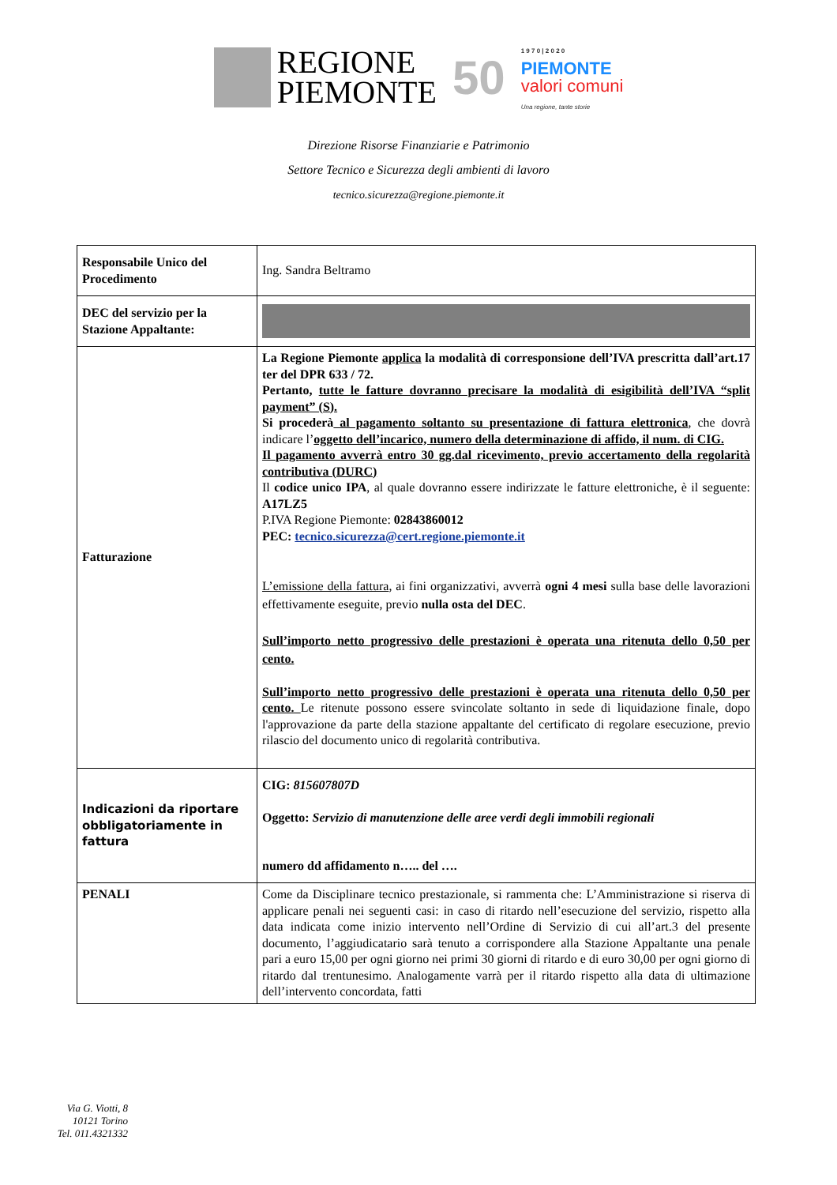REGIONE
PIEMONTE
50
1 9 7 0 | 2 0 2 0
PIEMONTE
valori comuni
Una regione, tante storie
Direzione Risorse Finanziarie e Patrimonio
Settore Tecnico e Sicurezza degli ambienti di lavoro
tecnico.sicurezza@regione.piemonte.it
| Responsabile Unico del Procedimento | Ing. Sandra Beltramo |
| DEC del servizio per la Stazione Appaltante: | |
| Fatturazione | La Regione Piemonte applica la modalità di corresponsione dell’IVA prescritta dall’art.17 ter del DPR 633 / 72. Pertanto, tutte le fatture dovranno precisare la modalità di esigibilità dell’IVA “split payment” (S). Si procederà al pagamento soltanto su presentazione di fattura elettronica , che dovrà indicare l’ oggetto dell’incarico, numero della determinazione di affido, il num. di CIG. Il pagamento avverrà entro 30 gg.dal ricevimento, previo accertamento della regolarità contributiva (DURC) Il codice unico IPA , al quale dovranno essere indirizzate le fatture elettroniche, è il seguente: A17LZ5 P.IVA Regione Piemonte: 02843860012 PEC: tecnico.sicurezza@cert.regione.piemonte.it L’emissione della fattura , ai fini organizzativi, avverrà ogni 4 mesi sulla base delle lavorazioni effettivamente eseguite, previo nulla osta del DEC . Sull’importo netto progressivo delle prestazioni è operata una ritenuta dello 0,50 per cento. Sull’importo netto progressivo delle prestazioni è operata una ritenuta dello 0,50 per cento. Le ritenute possono essere svincolate soltanto in sede di liquidazione finale, dopo l'approvazione da parte della stazione appaltante del certificato di regolare esecuzione, previo rilascio del documento unico di regolarità contributiva. |
| Indicazioni da riportare obbligatoriamente in fattura | CIG: 815607807D Oggetto: Servizio di manutenzione delle aree verdi degli immobili regionali numero dd affidamento n….. del …. |
| PENALI | Come da Disciplinare tecnico prestazionale, si rammenta che: L’Amministrazione si riserva di applicare penali nei seguenti casi: in caso di ritardo nell’esecuzione del servizio, rispetto alla data indicata come inizio intervento nell’Ordine di Servizio di cui all’art.3 del presente documento, l’aggiudicatario sarà tenuto a corrispondere alla Stazione Appaltante una penale pari a euro 15,00 per ogni giorno nei primi 30 giorni di ritardo e di euro 30,00 per ogni giorno di ritardo dal trentunesimo. Analogamente varrà per il ritardo rispetto alla data di ultimazione dell’intervento concordata, fatti |
Via G. Viotti, 8
10121 Torino
Tel. 011.4321332